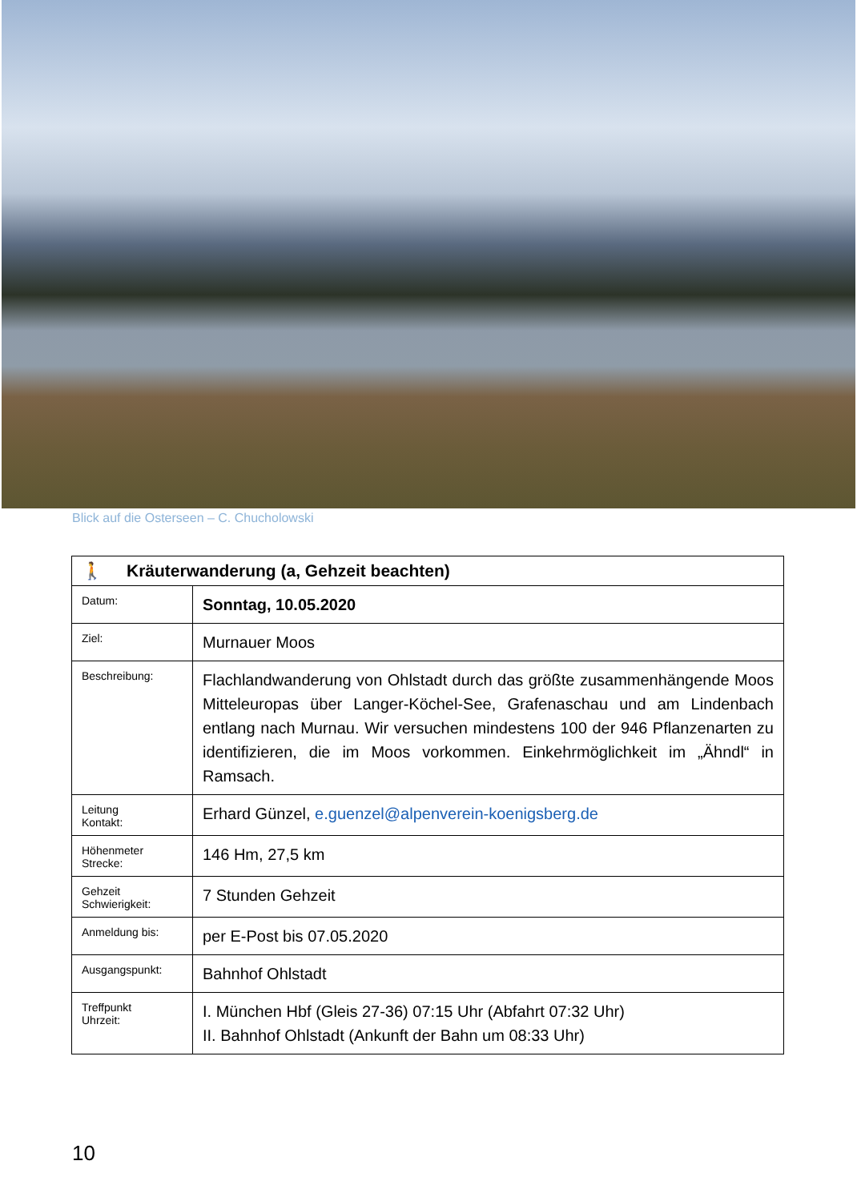Blick auf die Osterseen – C. Chucholowski
| 🚶 Kräuterwanderung (a, Gehzeit beachten) | |
| --- | --- |
| Datum: | Sonntag, 10.05.2020 |
| Ziel: | Murnauer Moos |
| Beschreibung: | Flachlandwanderung von Ohlstadt durch das größte zusammenhängende Moos Mitteleuropas über Langer-Köchel-See, Grafenaschau und am Lindenbach entlang nach Murnau. Wir versuchen mindestens 100 der 946 Pflanzenarten zu identifizieren, die im Moos vorkommen. Einkehrmöglichkeit im „Ähndl“ in Ramsach. |
| Leitung Kontakt: | Erhard Günzel, e.guenzel@alpenverein-koenigsberg.de |
| Höhenmeter Strecke: | 146 Hm, 27,5 km |
| Gehzeit Schwierigkeit: | 7 Stunden Gehzeit |
| Anmeldung bis: | per E-Post bis 07.05.2020 |
| Ausgangspunkt: | Bahnhof Ohlstadt |
| Treffpunkt Uhrzeit: | I. München Hbf (Gleis 27-36) 07:15 Uhr (Abfahrt 07:32 Uhr) II. Bahnhof Ohlstadt (Ankunft der Bahn um 08:33 Uhr) |
10